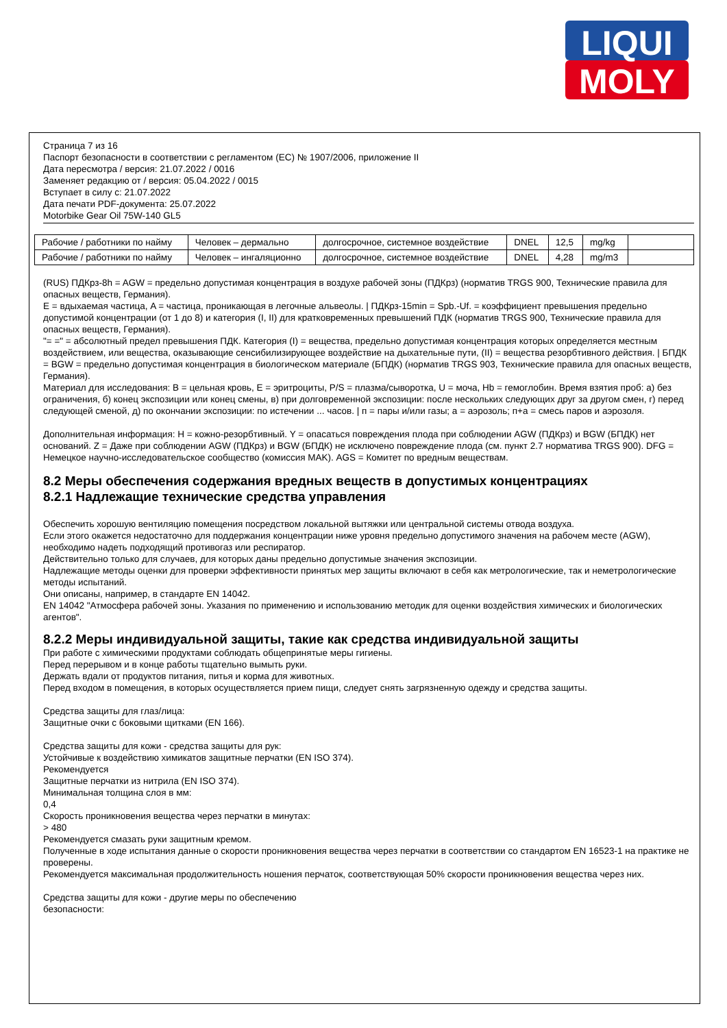LIQUI
MOLY
Страница 7 из 16
Паспорт безопасности в соответствии с регламентом (ЕС) № 1907/2006, приложение II
Дата пересмотра / версия: 21.07.2022 / 0016
Заменяет редакцию от / версия: 05.04.2022 / 0015
Вступает в силу с: 21.07.2022
Дата печати PDF-документа: 25.07.2022
Motorbike Gear Oil 75W-140 GL5
| Рабочие / работники по найму | Человек – дермально | долгосрочное, системное воздействие | DNEL | 12,5 | mg/kg | |
| Рабочие / работники по найму | Человек – ингаляционно | долгосрочное, системное воздействие | DNEL | 4,28 | mg/m3 | |
(RUS) ПДКрз-8h = AGW = предельно допустимая концентрация в воздухе рабочей зоны (ПДКрз) (норматив TRGS 900, Технические правила для опасных веществ, Германия).
E = вдыхаемая частица, A = частица, проникающая в легочные альвеолы. | ПДКрз-15min = Spb.-Uf. = коэффициент превышения предельно допустимой концентрации (от 1 до 8) и категория (I, II) для кратковременных превышений ПДК (норматив TRGS 900, Технические правила для опасных веществ, Германия).
"= =" = абсолютный предел превышения ПДК. Категория (I) = вещества, предельно допустимая концентрация которых определяется местным воздействием, или вещества, оказывающие сенсибилизирующее воздействие на дыхательные пути, (II) = вещества резорбтивного действия. | БПДК = BGW = предельно допустимая концентрация в биологическом материале (БПДК) (норматив TRGS 903, Технические правила для опасных веществ, Германия).
Материал для исследования: B = цельная кровь, E = эритроциты, P/S = плазма/сыворотка, U = моча, Hb = гемоглобин. Время взятия проб: а) без ограничения, б) конец экспозиции или конец смены, в) при долговременной экспозиции: после нескольких следующих друг за другом смен, г) перед следующей сменой, д) по окончании экспозиции: по истечении ... часов. | п = пары и/или газы; а = аэрозоль; п+а = смесь паров и аэрозоля.
Дополнительная информация: H = кожно-резорбтивный. Y = опасаться повреждения плода при соблюдении AGW (ПДКрз) и BGW (БПДК) нет оснований. Z = Даже при соблюдении AGW (ПДКрз) и BGW (БПДК) не исключено повреждение плода (см. пункт 2.7 норматива TRGS 900). DFG = Немецкое научно-исследовательское сообщество (комиссия MAK). AGS = Комитет по вредным веществам.
8.2 Меры обеспечения содержания вредных веществ в допустимых концентрациях
8.2.1 Надлежащие технические средства управления
Обеспечить хорошую вентиляцию помещения посредством локальной вытяжки или центральной системы отвода воздуха.
Если этого окажется недостаточно для поддержания концентрации ниже уровня предельно допустимого значения на рабочем месте (AGW), необходимо надеть подходящий противогаз или респиратор.
Действительно только для случаев, для которых даны предельно допустимые значения экспозиции.
Надлежащие методы оценки для проверки эффективности принятых мер защиты включают в себя как метрологические, так и неметрологические методы испытаний.
Они описаны, например, в стандарте EN 14042.
EN 14042 "Атмосфера рабочей зоны. Указания по применению и использованию методик для оценки воздействия химических и биологических агентов".
8.2.2 Меры индивидуальной защиты, такие как средства индивидуальной защиты
При работе с химическими продуктами соблюдать общепринятые меры гигиены.
Перед перерывом и в конце работы тщательно вымыть руки.
Держать вдали от продуктов питания, питья и корма для животных.
Перед входом в помещения, в которых осуществляется прием пищи, следует снять загрязненную одежду и средства защиты.
Средства защиты для глаз/лица:
Защитные очки с боковыми щитками (EN 166).
Средства защиты для кожи - средства защиты для рук:
Устойчивые к воздействию химикатов защитные перчатки (EN ISO 374).
Рекомендуется
Защитные перчатки из нитрила (EN ISO 374).
Минимальная толщина слоя в мм:
0,4
Скорость проникновения вещества через перчатки в минутах:
> 480
Рекомендуется смазать руки защитным кремом.
Полученные в ходе испытания данные о скорости проникновения вещества через перчатки в соответствии со стандартом EN 16523-1 на практике не проверены.
Рекомендуется максимальная продолжительность ношения перчаток, соответствующая 50% скорости проникновения вещества через них.
Средства защиты для кожи - другие меры по обеспечению
безопасности: